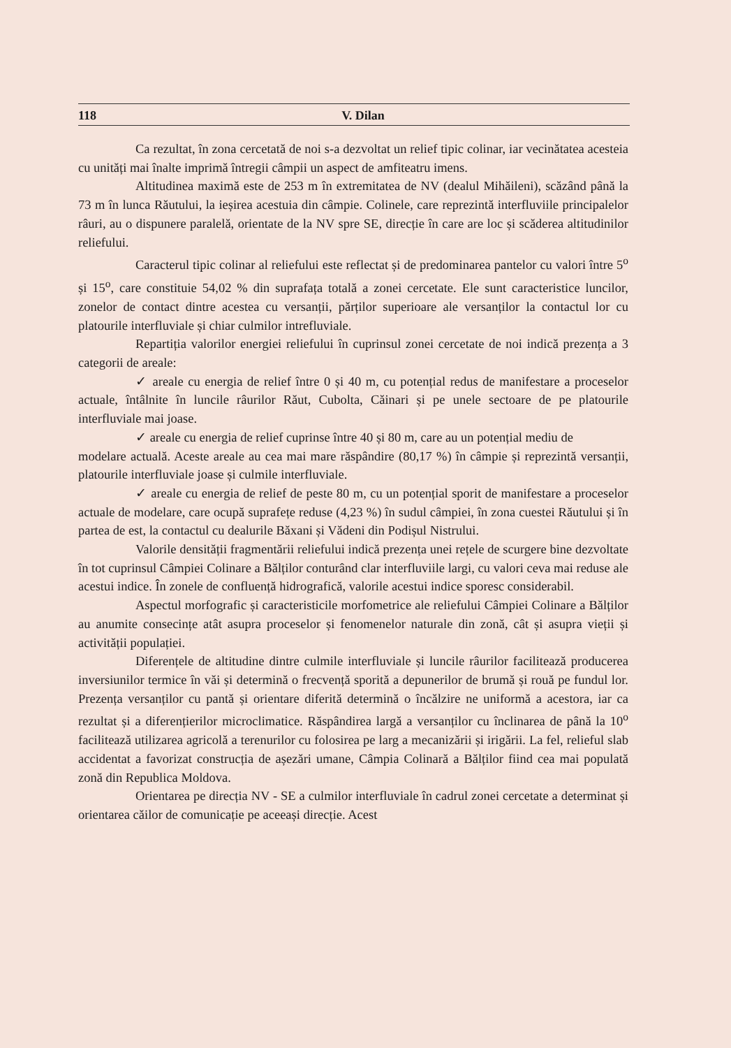118 V. Dilan
Ca rezultat, în zona cercetată de noi s-a dezvoltat un relief tipic colinar, iar vecinătatea acesteia cu unități mai înalte imprimă întregii câmpii un aspect de amfiteatru imens.
Altitudinea maximă este de 253 m în extremitatea de NV (dealul Mihăileni), scăzând până la 73 m în lunca Răutului, la ieșirea acestuia din câmpie. Colinele, care reprezintă interfluviile principalelor râuri, au o dispunere paralelă, orientate de la NV spre SE, direcție în care are loc și scăderea altitudinilor reliefului.
Caracterul tipic colinar al reliefului este reflectat și de predominarea pantelor cu valori între 5<sup>o</sup> și 15<sup>o</sup>, care constituie 54,02 % din suprafața totală a zonei cercetate. Ele sunt caracteristice luncilor, zonelor de contact dintre acestea cu versanții, părților superioare ale versanților la contactul lor cu platourile interfluviale și chiar culmilor intrefluviale.
Repartiția valorilor energiei reliefului în cuprinsul zonei cercetate de noi indică prezența a 3 categorii de areale:
✓ areale cu energia de relief între 0 și 40 m, cu potențial redus de manifestare a proceselor actuale, întâlnite în luncile râurilor Răut, Cubolta, Căinari și pe unele sectoare de pe platourile interfluviale mai joase.
✓ areale cu energia de relief cuprinse între 40 și 80 m, care au un potențial mediu de
modelare actuală. Aceste areale au cea mai mare răspândire (80,17 %) în câmpie și reprezintă versanții, platourile interfluviale joase și culmile interfluviale.
✓ areale cu energia de relief de peste 80 m, cu un potențial sporit de manifestare a proceselor actuale de modelare, care ocupă suprafețe reduse (4,23 %) în sudul câmpiei, în zona cuestei Răutului și în partea de est, la contactul cu dealurile Băxani și Vădeni din Podișul Nistrului.
Valorile densității fragmentării reliefului indică prezența unei rețele de scurgere bine dezvoltate în tot cuprinsul Câmpiei Colinare a Bălților conturând clar interfluviile largi, cu valori ceva mai reduse ale acestui indice. În zonele de confluență hidrografică, valorile acestui indice sporesc considerabil.
Aspectul morfografic și caracteristicile morfometrice ale reliefului Câmpiei Colinare a Bălților au anumite consecințe atât asupra proceselor și fenomenelor naturale din zonă, cât și asupra vieții și activității populației.
Diferențele de altitudine dintre culmile interfluviale și luncile râurilor facilitează producerea inversiunilor termice în văi și determină o frecvență sporită a depunerilor de brumă și rouă pe fundul lor. Prezența versanților cu pantă și orientare diferită determină o încălzire ne uniformă a acestora, iar ca rezultat și a diferențierilor microclimatice. Răspândirea largă a versanților cu înclinarea de până la 10<sup>o</sup> facilitează utilizarea agricolă a terenurilor cu folosirea pe larg a mecanizării și irigării. La fel, relieful slab accidentat a favorizat construcția de așezări umane, Câmpia Colinară a Bălților fiind cea mai populată zonă din Republica Moldova.
Orientarea pe direcția NV - SE a culmilor interfluviale în cadrul zonei cercetate a determinat și orientarea căilor de comunicație pe aceeași direcție. Acest